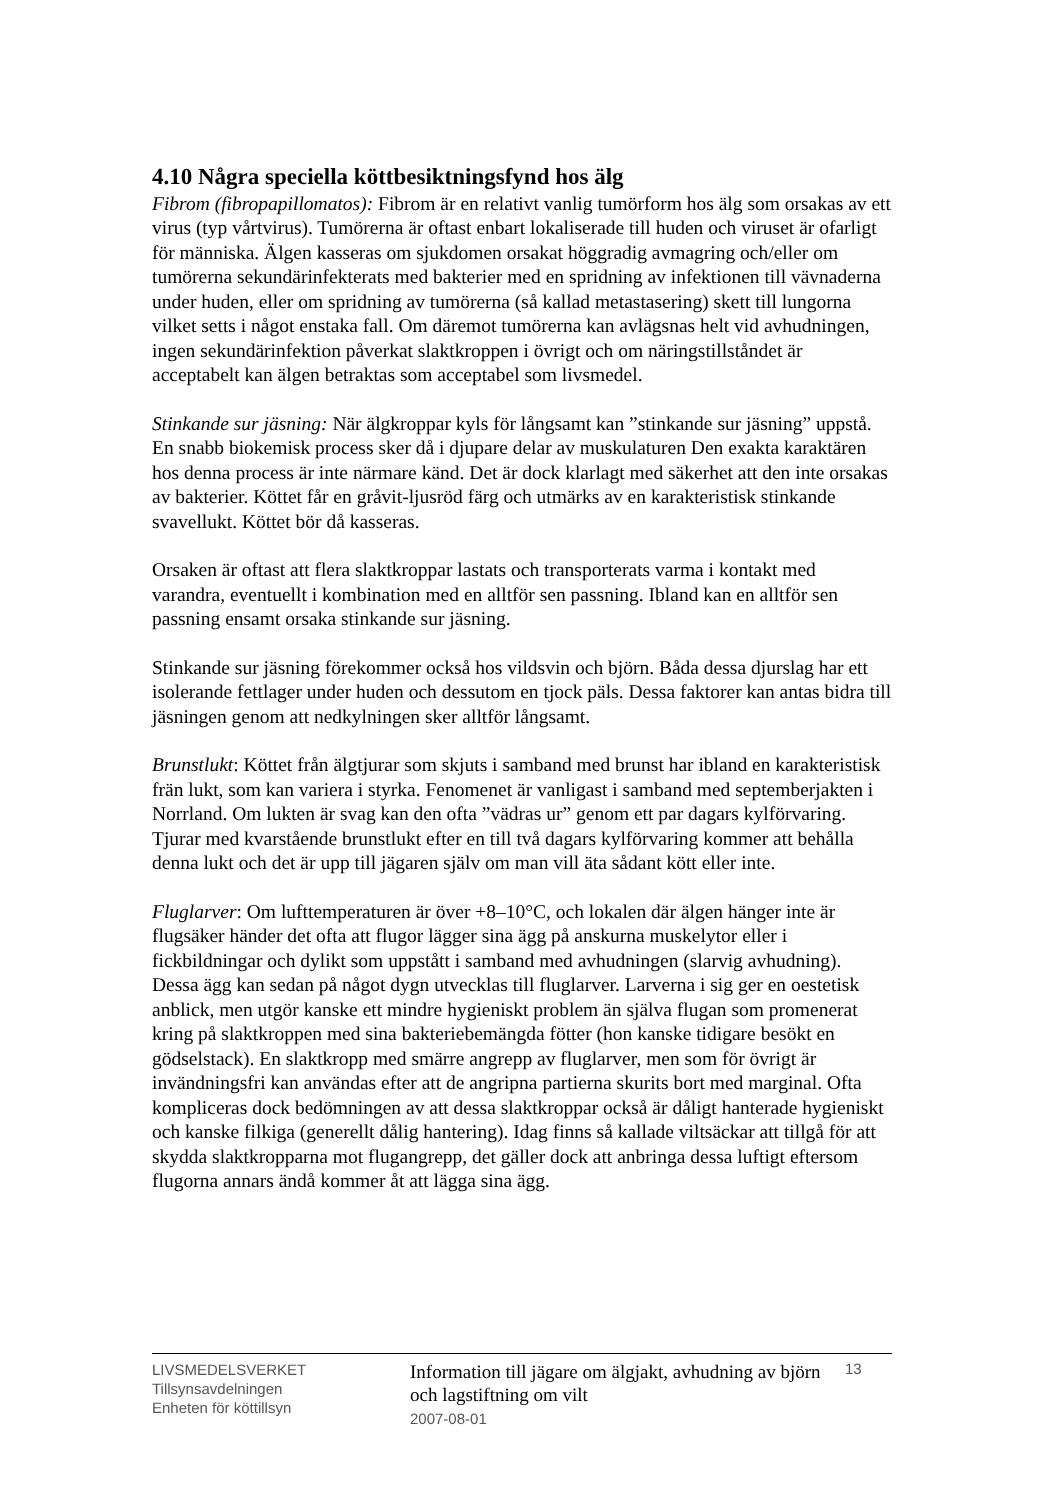4.10 Några speciella köttbesiktningsfynd hos älg
Fibrom (fibropapillomatos): Fibrom är en relativt vanlig tumörform hos älg som orsakas av ett virus (typ vårtvirus). Tumörerna är oftast enbart lokaliserade till huden och viruset är ofarligt för människa. Älgen kasseras om sjukdomen orsakat höggradig avmagring och/eller om tumörerna sekundärinfekterats med bakterier med en spridning av infektionen till vävnaderna under huden, eller om spridning av tumörerna (så kallad metastasering) skett till lungorna vilket setts i något enstaka fall. Om däremot tumörerna kan avlägsnas helt vid avhudningen, ingen sekundärinfektion påverkat slaktkroppen i övrigt och om näringstillståndet är acceptabelt kan älgen betraktas som acceptabel som livsmedel.
Stinkande sur jäsning: När älgkroppar kyls för långsamt kan ”stinkande sur jäsning” uppstå. En snabb biokemisk process sker då i djupare delar av muskulaturen Den exakta karaktären hos denna process är inte närmare känd. Det är dock klarlagt med säkerhet att den inte orsakas av bakterier. Köttet får en gråvit-ljusröd färg och utmärks av en karakteristisk stinkande svavellukt. Köttet bör då kasseras.
Orsaken är oftast att flera slaktkroppar lastats och transporterats varma i kontakt med varandra, eventuellt i kombination med en alltför sen passning. Ibland kan en alltför sen passning ensamt orsaka stinkande sur jäsning.
Stinkande sur jäsning förekommer också hos vildsvin och björn. Båda dessa djurslag har ett isolerande fettlager under huden och dessutom en tjock päls. Dessa faktorer kan antas bidra till jäsningen genom att nedkylningen sker alltför långsamt.
Brunstlukt: Köttet från älgtjurar som skjuts i samband med brunst har ibland en karakteristisk frän lukt, som kan variera i styrka. Fenomenet är vanligast i samband med septemberjakten i Norrland. Om lukten är svag kan den ofta ”vädras ur” genom ett par dagars kylförvaring. Tjurar med kvarstående brunstlukt efter en till två dagars kylförvaring kommer att behålla denna lukt och det är upp till jägaren själv om man vill äta sådant kött eller inte.
Fluglarver: Om lufttemperaturen är över +8–10°C, och lokalen där älgen hänger inte är flugsäker händer det ofta att flugor lägger sina ägg på anskurna muskelytor eller i fickbildningar och dylikt som uppstått i samband med avhudningen (slarvig avhudning). Dessa ägg kan sedan på något dygn utvecklas till fluglarver. Larverna i sig ger en oestetisk anblick, men utgör kanske ett mindre hygieniskt problem än själva flugan som promenerat kring på slaktkroppen med sina bakteriebemängda fötter (hon kanske tidigare besökt en gödselstack). En slaktkropp med smärre angrepp av fluglarver, men som för övrigt är invändningsfri kan användas efter att de angripna partierna skurits bort med marginal. Ofta kompliceras dock bedömningen av att dessa slaktkroppar också är dåligt hanterade hygieniskt och kanske filkiga (generellt dålig hantering). Idag finns så kallade viltsäckar att tillgå för att skydda slaktkropparna mot flugangrepp, det gäller dock att anbringa dessa luftigt eftersom flugorna annars ändå kommer åt att lägga sina ägg.
LIVSMEDELSVERKET
Tillsynsavdelningen
Enheten för köttillsyn
Information till jägare om älgjakt, avhudning av björn och lagstiftning om vilt
2007-08-01
13